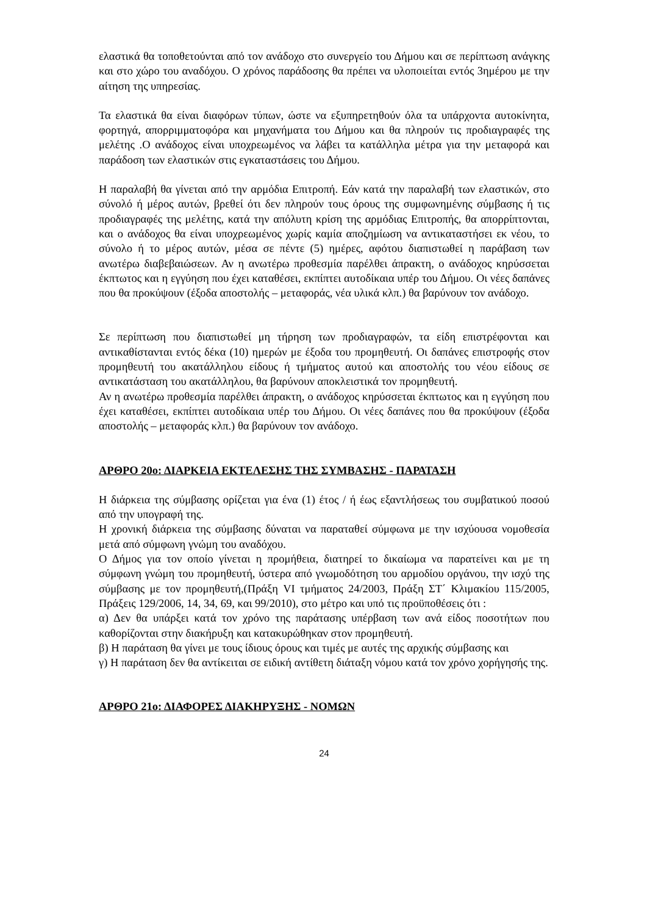ελαστικά θα τοποθετούνται από τον ανάδοχο στο συνεργείο του Δήμου και σε περίπτωση ανάγκης και στο χώρο του αναδόχου. Ο χρόνος παράδοσης θα πρέπει να υλοποιείται εντός 3ημέρου με την αίτηση της υπηρεσίας.
Τα ελαστικά θα είναι διαφόρων τύπων, ώστε να εξυπηρετηθούν όλα τα υπάρχοντα αυτοκίνητα, φορτηγά, απορριμματοφόρα και μηχανήματα του Δήμου και θα πληρούν τις προδιαγραφές της μελέτης .Ο ανάδοχος είναι υποχρεωμένος να λάβει τα κατάλληλα μέτρα για την μεταφορά και παράδοση των ελαστικών στις εγκαταστάσεις του Δήμου.
Η παραλαβή θα γίνεται από την αρμόδια Επιτροπή. Εάν κατά την παραλαβή των ελαστικών, στο σύνολό ή μέρος αυτών, βρεθεί ότι δεν πληρούν τους όρους της συμφωνημένης σύμβασης ή τις προδιαγραφές της μελέτης, κατά την απόλυτη κρίση της αρμόδιας Επιτροπής, θα απορρίπτονται, και ο ανάδοχος θα είναι υποχρεωμένος χωρίς καμία αποζημίωση να αντικαταστήσει εκ νέου, το σύνολο ή το μέρος αυτών, μέσα σε πέντε (5) ημέρες, αφότου διαπιστωθεί η παράβαση των ανωτέρω διαβεβαιώσεων. Αν η ανωτέρω προθεσμία παρέλθει άπρακτη, ο ανάδοχος κηρύσσεται έκπτωτος και η εγγύηση που έχει καταθέσει, εκπίπτει αυτοδίκαια υπέρ του Δήμου. Οι νέες δαπάνες που θα προκύψουν (έξοδα αποστολής – μεταφοράς, νέα υλικά κλπ.) θα βαρύνουν τον ανάδοχο.
Σε περίπτωση που διαπιστωθεί μη τήρηση των προδιαγραφών, τα είδη επιστρέφονται και αντικαθίστανται εντός δέκα (10) ημερών με έξοδα του προμηθευτή. Οι δαπάνες επιστροφής στον προμηθευτή του ακατάλληλου είδους ή τμήματος αυτού και αποστολής του νέου είδους σε αντικατάσταση του ακατάλληλου, θα βαρύνουν αποκλειστικά τον προμηθευτή.
Αν η ανωτέρω προθεσμία παρέλθει άπρακτη, ο ανάδοχος κηρύσσεται έκπτωτος και η εγγύηση που έχει καταθέσει, εκπίπτει αυτοδίκαια υπέρ του Δήμου. Οι νέες δαπάνες που θα προκύψουν (έξοδα αποστολής – μεταφοράς κλπ.) θα βαρύνουν τον ανάδοχο.
ΑΡΘΡΟ 20ο: ΔΙΑΡΚΕΙΑ ΕΚΤΕΛΕΣΗΣ ΤΗΣ ΣΥΜΒΑΣΗΣ - ΠΑΡΑΤΑΣΗ
Η διάρκεια της σύμβασης ορίζεται για ένα (1) έτος / ή έως εξαντλήσεως του συμβατικού ποσού από την υπογραφή της.
Η χρονική διάρκεια της σύμβασης δύναται να παραταθεί σύμφωνα με την ισχύουσα νομοθεσία μετά από σύμφωνη γνώμη του αναδόχου.
Ο Δήμος για τον οποίο γίνεται η προμήθεια, διατηρεί το δικαίωμα να παρατείνει και με τη σύμφωνη γνώμη του προμηθευτή, ύστερα από γνωμοδότηση του αρμοδίου οργάνου, την ισχύ της σύμβασης με τον προμηθευτή,(Πράξη VI τμήματος 24/2003, Πράξη ΣΤ΄ Κλιμακίου 115/2005, Πράξεις 129/2006, 14, 34, 69, και 99/2010), στο μέτρο και υπό τις προϋποθέσεις ότι :
α) Δεν θα υπάρξει κατά τον χρόνο της παράτασης υπέρβαση των ανά είδος ποσοτήτων που καθορίζονται στην διακήρυξη και κατακυρώθηκαν στον προμηθευτή.
β) Η παράταση θα γίνει με τους ίδιους όρους και τιμές με αυτές της αρχικής σύμβασης και
γ) Η παράταση δεν θα αντίκειται σε ειδική αντίθετη διάταξη νόμου κατά τον χρόνο χορήγησής της.
ΑΡΘΡΟ 21ο: ΔΙΑΦΟΡΕΣ ΔΙΑΚΗΡΥΞΗΣ - ΝΟΜΩΝ
24